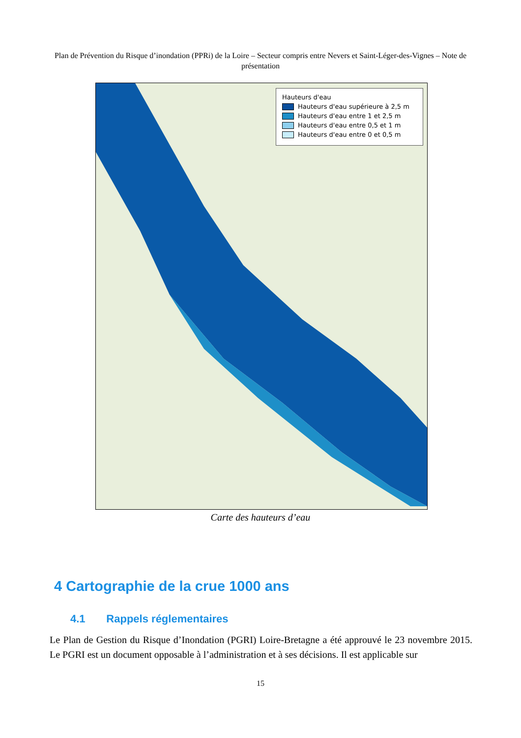Plan de Prévention du Risque d’inondation (PPRi) de la Loire – Secteur compris entre Nevers et Saint-Léger-des-Vignes – Note de présentation
Hauteurs d'eau
Hauteurs d'eau supérieure à 2,5 m
Hauteurs d'eau entre 1 et 2,5 m
Hauteurs d'eau entre 0,5 et 1 m
Hauteurs d'eau entre 0 et 0,5 m
Carte des hauteurs d’eau
4 Cartographie de la crue 1000 ans
4.1 Rappels réglementaires
Le Plan de Gestion du Risque d’Inondation (PGRI) Loire-Bretagne a été approuvé le 23 novembre 2015. Le PGRI est un document opposable à l’administration et à ses décisions. Il est applicable sur
15